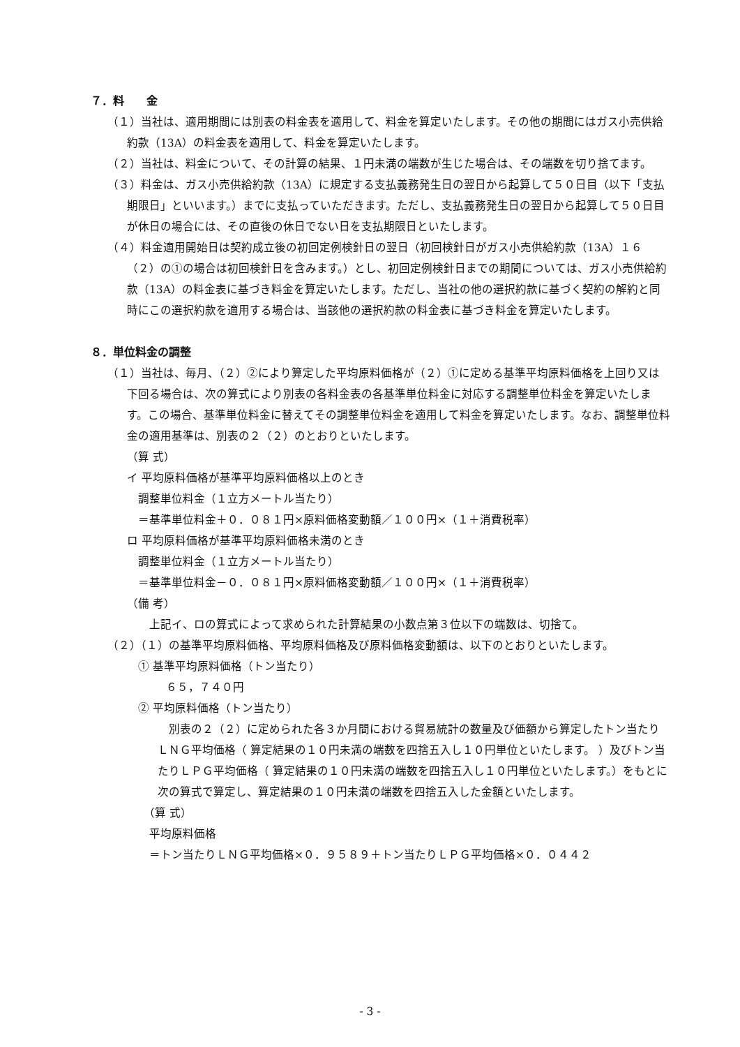７．料　　金
（１）当社は、適用期間には別表の料金表を適用して、料金を算定いたします。その他の期間にはガス小売供給約款（13A）の料金表を適用して、料金を算定いたします。
（２）当社は、料金について、その計算の結果、１円未満の端数が生じた場合は、その端数を切り捨てます。
（３）料金は、ガス小売供給約款（13A）に規定する支払義務発生日の翌日から起算して５０日目（以下「支払期限日」といいます。）までに支払っていただきます。ただし、支払義務発生日の翌日から起算して５０日目が休日の場合には、その直後の休日でない日を支払期限日といたします。
（４）料金適用開始日は契約成立後の初回定例検針日の翌日（初回検針日がガス小売供給約款（13A）１６（２）の①の場合は初回検針日を含みます。）とし、初回定例検針日までの期間については、ガス小売供給約款（13A）の料金表に基づき料金を算定いたします。ただし、当社の他の選択約款に基づく契約の解約と同時にこの選択約款を適用する場合は、当該他の選択約款の料金表に基づき料金を算定いたします。
８．単位料金の調整
（１）当社は、毎月、（２）②により算定した平均原料価格が（２）①に定める基準平均原料価格を上回り又は下回る場合は、次の算式により別表の各料金表の各基準単位料金に対応する調整単位料金を算定いたします。この場合、基準単位料金に替えてその調整単位料金を適用して料金を算定いたします。なお、調整単位料金の適用基準は、別表の２（２）のとおりといたします。
（算 式）
イ 平均原料価格が基準平均原料価格以上のとき
調整単位料金（１立方メートル当たり）
＝基準単位料金＋０．０８１円×原料価格変動額／１００円×（１＋消費税率）
ロ 平均原料価格が基準平均原料価格未満のとき
調整単位料金（１立方メートル当たり）
＝基準単位料金－０．０８１円×原料価格変動額／１００円×（１＋消費税率）
（備 考）
上記イ、ロの算式によって求められた計算結果の小数点第３位以下の端数は、切捨て。
（２）（１）の基準平均原料価格、平均原料価格及び原料価格変動額は、以下のとおりといたします。
① 基準平均原料価格（トン当たり）
６５，７４０円
② 平均原料価格（トン当たり）
　別表の２（２）に定められた各３か月間における貿易統計の数量及び価額から算定したトン当たりＬＮＧ平均価格（ 算定結果の１０円未満の端数を四捨五入し１０円単位といたします。 ）及びトン当たりＬＰＧ平均価格（ 算定結果の１０円未満の端数を四捨五入し１０円単位といたします。）をもとに次の算式で算定し、算定結果の１０円未満の端数を四捨五入した金額といたします。
（算 式）
平均原料価格
＝トン当たりＬＮＧ平均価格×０．９５８９＋トン当たりＬＰＧ平均価格×０．０４４２
- 3 -